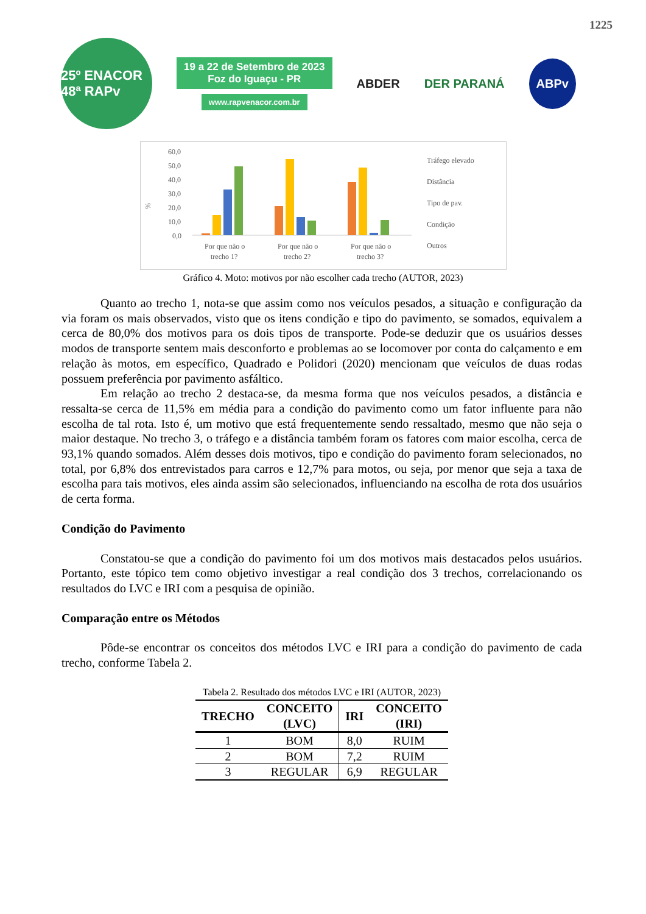1225
25º ENACOR 48ª RAPv
19 a 22 de Setembro de 2023
Foz do Iguaçu - PR
www.rapvenacor.com.br
ABDER DER PARANÁ ABPv
%
60,0
50,0
40,0
30,0
20,0
10,0
0,0
Por que não o
trecho 1?
Por que não o
trecho 2?
Por que não o
trecho 3?
Tráfego elevado
Distância
Tipo de pav.
Condição
Outros
Gráfico 4. Moto: motivos por não escolher cada trecho (AUTOR, 2023)
Quanto ao trecho 1, nota-se que assim como nos veículos pesados, a situação e configuração da via foram os mais observados, visto que os itens condição e tipo do pavimento, se somados, equivalem a cerca de 80,0% dos motivos para os dois tipos de transporte. Pode-se deduzir que os usuários desses modos de transporte sentem mais desconforto e problemas ao se locomover por conta do calçamento e em relação às motos, em específico, Quadrado e Polidori (2020) mencionam que veículos de duas rodas possuem preferência por pavimento asfáltico.
Em relação ao trecho 2 destaca-se, da mesma forma que nos veículos pesados, a distância e ressalta-se cerca de 11,5% em média para a condição do pavimento como um fator influente para não escolha de tal rota. Isto é, um motivo que está frequentemente sendo ressaltado, mesmo que não seja o maior destaque. No trecho 3, o tráfego e a distância também foram os fatores com maior escolha, cerca de 93,1% quando somados. Além desses dois motivos, tipo e condição do pavimento foram selecionados, no total, por 6,8% dos entrevistados para carros e 12,7% para motos, ou seja, por menor que seja a taxa de escolha para tais motivos, eles ainda assim são selecionados, influenciando na escolha de rota dos usuários de certa forma.
Condição do Pavimento
Constatou-se que a condição do pavimento foi um dos motivos mais destacados pelos usuários. Portanto, este tópico tem como objetivo investigar a real condição dos 3 trechos, correlacionando os resultados do LVC e IRI com a pesquisa de opinião.
Comparação entre os Métodos
Pôde-se encontrar os conceitos dos métodos LVC e IRI para a condição do pavimento de cada trecho, conforme Tabela 2.
Tabela 2. Resultado dos métodos LVC e IRI (AUTOR, 2023)
| TRECHO | CONCEITO (LVC) | IRI | CONCEITO (IRI) |
| --- | --- | --- | --- |
| 1 | BOM | 8,0 | RUIM |
| 2 | BOM | 7,2 | RUIM |
| 3 | REGULAR | 6,9 | REGULAR |